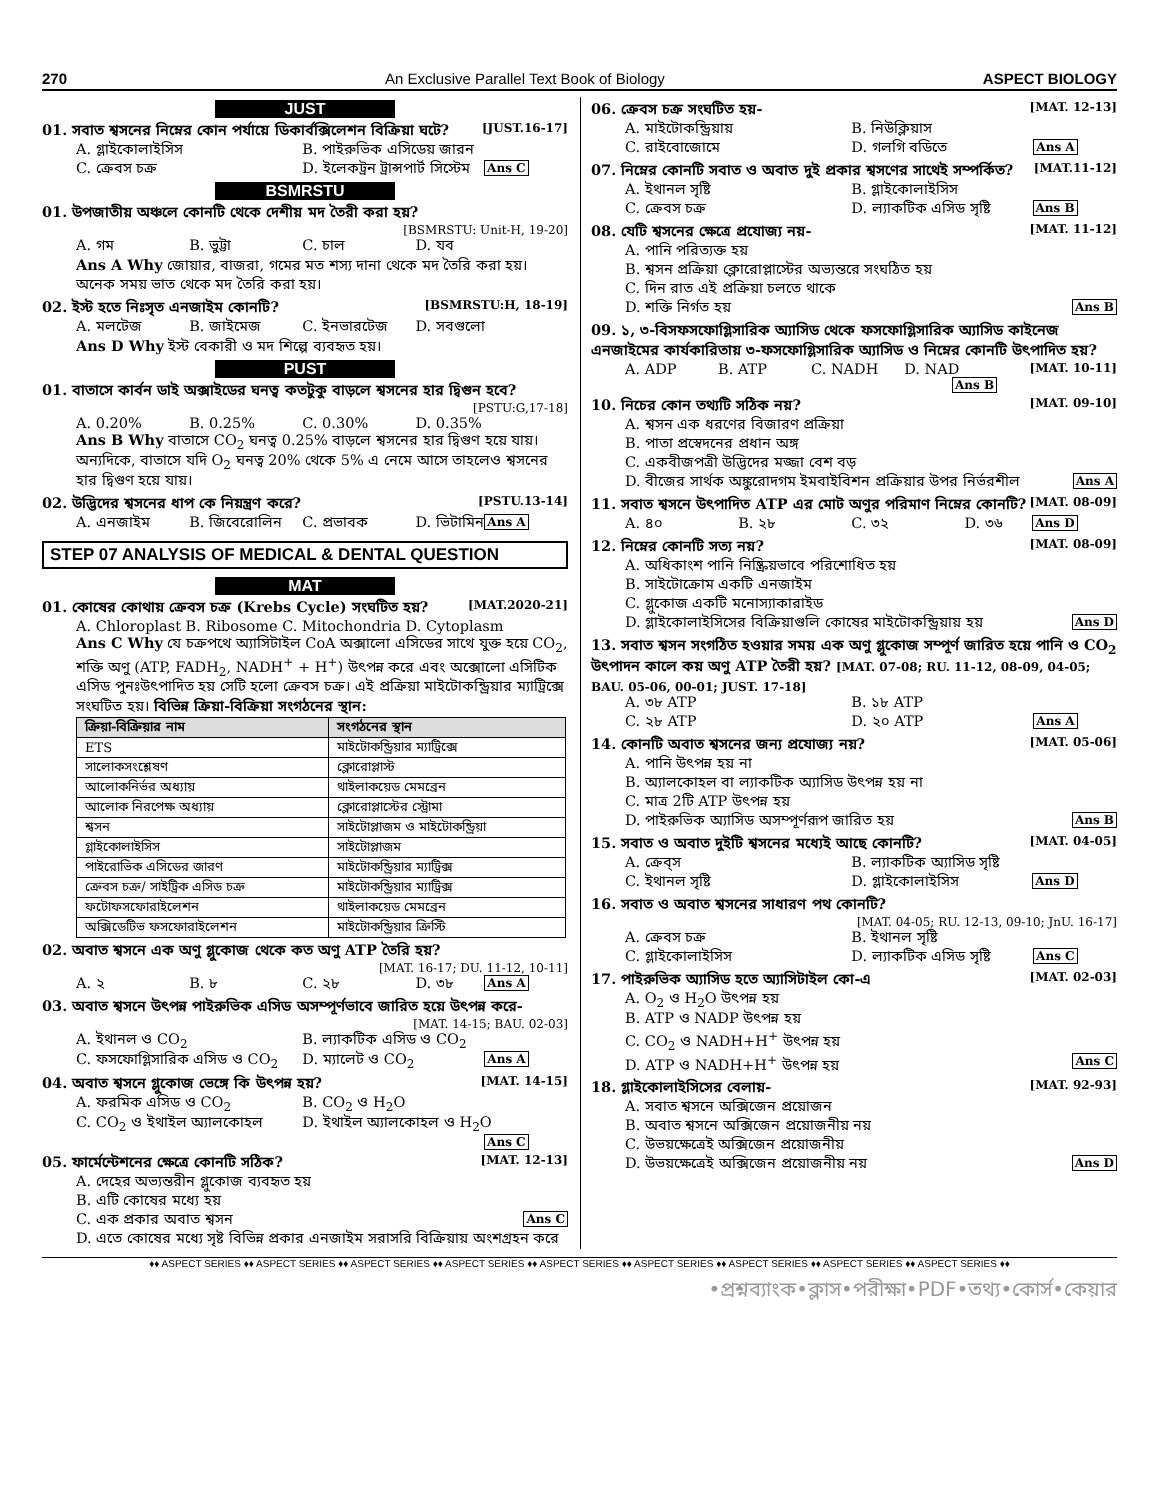270 An Exclusive Parallel Text Book of Biology ASPECT BIOLOGY
JUST
01. সবাত শ্বসনের নিম্নের কোন পর্যায়ে ডিকার্বক্সিলেশন বিক্রিয়া ঘটে? [JUST.16-17]
A. গ্লাইকোলাইসিস B. পাইরুভিক এসিডেয় জারন C. ক্রেবস চক্র D. ইলেকট্রন ট্রান্সপার্ট সিস্টেম Ans C
BSMRSTU
01. উপজাতীয় অঞ্চলে কোনটি থেকে দেশীয় মদ তৈরী করা হয়?
[BSMRSTU: Unit-H, 19-20]
A. গম B. ভুট্টা C. চাল D. যব
Ans A Why জোয়ার, বাজরা, গমের মত শস্য দানা থেকে মদ তৈরি করা হয়। অনেক সময় ভাত থেকে মদ তৈরি করা হয়।
02. ইস্ট হতে নিঃসৃত এনজাইম কোনটি? [BSMRSTU:H, 18-19]
A. মলটেজ B. জাইমেজ C. ইনভারটেজ D. সবগুলো
Ans D Why ইস্ট বেকারী ও মদ শিল্পে ব্যবহৃত হয়।
PUST
01. বাতাসে কার্বন ডাই অক্সাইডের ঘনত্ব কতটুকু বাড়লে শ্বসনের হার দ্বিগুন হবে?
[PSTU:G,17-18]
A. 0.20% B. 0.25% C. 0.30% D. 0.35%
Ans B Why বাতাসে CO<sub>2</sub> ঘনত্ব 0.25% বাড়লে শ্বসনের হার দ্বিগুণ হয়ে যায়। অন্যদিকে, বাতাসে যদি O<sub>2</sub> ঘনত্ব 20% থেকে 5% এ নেমে আসে তাহলেও শ্বসনের হার দ্বিগুণ হয়ে যায়।
02. উদ্ভিদের শ্বসনের ধাপ কে নিয়ন্ত্রণ করে? [PSTU.13-14]
A. এনজাইম B. জিবেরোলিন C. প্রভাবক D. ভিটামিন Ans A
STEP 07 ANALYSIS OF MEDICAL & DENTAL QUESTION
MAT
01. কোষের কোথায় ক্রেবস চক্র (Krebs Cycle) সংঘটিত হয়? [MAT.2020-21]
A. Chloroplast B. Ribosome C. Mitochondria D. Cytoplasm
Ans C Why যে চক্রপথে অ্যাসিটাইল CoA অক্সালো এসিডের সাথে যুক্ত হয়ে CO<sub>2</sub>, শক্তি অণু (ATP, FADH<sub>2</sub>, NADH<sup>+</sup> + H<sup>+</sup>) উৎপন্ন করে এবং অক্সোলো এসিটিক এসিড পুনঃউৎপাদিত হয় সেটি হলো ক্রেবস চক্র। এই প্রক্রিয়া মাইটোকন্ড্রিয়ার ম্যাট্রিক্সে সংঘটিত হয়। বিভিন্ন ক্রিয়া-বিক্রিয়া সংগঠনের স্থান:
| ক্রিয়া-বিক্রিয়ার নাম | সংগঠনের স্থান |
| --- | --- |
| ETS | মাইটোকন্ড্রিয়ার ম্যাট্রিক্সে |
| সালোকসংশ্লেষণ | ক্লোরোপ্লাস্ট |
| আলোকনির্ভর অধ্যায় | থাইলাকয়েড মেমব্রেন |
| আলোক নিরপেক্ষ অধ্যায় | ক্লোরোপ্লাস্টের স্ট্রোমা |
| শ্বসন | সাইটোপ্লাজম ও মাইটোকন্ড্রিয়া |
| গ্লাইকোলাইসিস | সাইটোপ্লাজম |
| পাইরোভিক এসিডের জারণ | মাইটোকন্ড্রিয়ার ম্যাট্রিক্স |
| ক্রেবস চক্র/ সাইট্রিক এসিড চক্র | মাইটোকন্ড্রিয়ার ম্যাট্রিক্স |
| ফটোফসফোরাইলেশন | থাইলাকয়েড মেমব্রেন |
| অক্সিডেটিভ ফসফোরাইলেশন | মাইটোকন্ড্রিয়ার ক্রিস্টি |
02. অবাত শ্বসনে এক অণু গ্লুকোজ থেকে কত অণু ATP তৈরি হয়?
[MAT. 16-17; DU. 11-12, 10-11]
A. ২ B. ৮ C. ২৮ D. ৩৮ Ans A
03. অবাত শ্বসনে উৎপন্ন পাইরুভিক এসিড অসম্পূর্ণভাবে জারিত হয়ে উৎপন্ন করে-
[MAT. 14-15; BAU. 02-03]
A. ইথানল ও CO<sub>2</sub> B. ল্যাকটিক এসিড ও CO<sub>2</sub> C. ফসফোগ্লিসারিক এসিড ও CO<sub>2</sub> D. ম্যালেট ও CO<sub>2</sub> Ans A
04. অবাত শ্বসনে গ্লুকোজ ভেঙ্গে কি উৎপন্ন হয়? [MAT. 14-15]
A. ফরমিক এসিড ও CO<sub>2</sub> B. CO<sub>2</sub> ও H<sub>2</sub>O C. CO<sub>2</sub> ও ইথাইল অ্যালকোহল D. ইথাইল অ্যালকোহল ও H<sub>2</sub>O Ans C
05. ফার্মেন্টেশনের ক্ষেত্রে কোনটি সঠিক? [MAT. 12-13]
A. দেহের অভ্যন্তরীন গ্লুকোজ ব্যবহৃত হয়
B. এটি কোষের মধ্যে হয়
C. এক প্রকার অবাত শ্বসন Ans C
D. এতে কোষের মধ্যে সৃষ্ট বিভিন্ন প্রকার এনজাইম সরাসরি বিক্রিয়ায় অংশগ্রহন করে
06. ক্রেবস চক্র সংঘটিত হয়- [MAT. 12-13]
A. মাইটোকন্ড্রিয়ায় B. নিউক্লিয়াস C. রাইবোজোমে D. গলগি বডিতে Ans A
07. নিম্নের কোনটি সবাত ও অবাত দুই প্রকার শ্বসণের সাথেই সম্পর্কিত? [MAT.11-12]
A. ইথানল সৃষ্টি B. গ্লাইকোলাইসিস C. ক্রেবস চক্র D. ল্যাকটিক এসিড সৃষ্টি Ans B
08. যেটি শ্বসনের ক্ষেত্রে প্রযোজ্য নয়- [MAT. 11-12]
A. পানি পরিত্যক্ত হয়
B. শ্বসন প্রক্রিয়া ক্লোরোপ্লাস্টের অভ্যন্তরে সংঘঠিত হয়
C. দিন রাত এই প্রক্রিয়া চলতে থাকে
D. শক্তি নির্গত হয় Ans B
09. ১, ৩-বিসফসফোগ্লিসারিক অ্যাসিড থেকে ফসফোগ্লিসারিক অ্যাসিড কাইনেজ এনজাইমের কার্যকারিতায় ৩-ফসফোগ্লিসারিক অ্যাসিড ও নিম্নের কোনটি উৎপাদিত হয়? [MAT. 10-11]
A. ADP B. ATP C. NADH D. NAD Ans B
10. নিচের কোন তথ্যটি সঠিক নয়? [MAT. 09-10]
A. শ্বসন এক ধরণের বিজারণ প্রক্রিয়া
B. পাতা প্রস্বেদনের প্রধান অঙ্গ
C. একবীজপত্রী উদ্ভিদের মজ্জা বেশ বড়
D. বীজের সার্থক অঙ্কুরোদগম ইমবাইবিশন প্রক্রিয়ার উপর নির্ভরশীল Ans A
11. সবাত শ্বসনে উৎপাদিত ATP এর মোট অণুর পরিমাণ নিম্নের কোনটি? [MAT. 08-09]
A. ৪০ B. ২৮ C. ৩২ D. ৩৬ Ans D
12. নিম্নের কোনটি সত্য নয়? [MAT. 08-09]
A. অধিকাংশ পানি নিষ্ক্রিয়ভাবে পরিশোধিত হয়
B. সাইটোক্রোম একটি এনজাইম
C. গ্লুকোজ একটি মনোস্যাকারাইড
D. গ্লাইকোলাইসিসের বিক্রিয়াগুলি কোষের মাইটোকন্ড্রিয়ায় হয় Ans D
13. সবাত শ্বসন সংগঠিত হওয়ার সময় এক অণু গ্লুকোজ সম্পূর্ণ জারিত হয়ে পানি ও CO<sub>2</sub> উৎপাদন কালে কয় অণু ATP তৈরী হয়? [MAT. 07-08; RU. 11-12, 08-09, 04-05; BAU. 05-06, 00-01; JUST. 17-18]
A. ৩৮ ATP B. ১৮ ATP C. ২৮ ATP D. ২০ ATP Ans A
14. কোনটি অবাত শ্বসনের জন্য প্রযোজ্য নয়? [MAT. 05-06]
A. পানি উৎপন্ন হয় না
B. অ্যালকোহল বা ল্যাকটিক অ্যাসিড উৎপন্ন হয় না
C. মাত্র 2টি ATP উৎপন্ন হয়
D. পাইরুভিক অ্যাসিড অসম্পূর্ণরূপ জারিত হয় Ans B
15. সবাত ও অবাত দুইটি শ্বসনের মধ্যেই আছে কোনটি? [MAT. 04-05]
A. ক্রেব্‌স B. ল্যাকটিক অ্যাসিড সৃষ্টি C. ইথানল সৃষ্টি D. গ্লাইকোলাইসিস Ans D
16. সবাত ও অবাত শ্বসনের সাধারণ পথ কোনটি?
[MAT. 04-05; RU. 12-13, 09-10; JnU. 16-17]
A. ক্রেবস চক্র B. ইথানল সৃষ্টি C. গ্লাইকোলাইসিস D. ল্যাকটিক এসিড সৃষ্টি Ans C
17. পাইরুভিক অ্যাসিড হতে অ্যাসিটাইল কো-এ [MAT. 02-03]
A. O<sub>2</sub> ও H<sub>2</sub>O উৎপন্ন হয়
B. ATP ও NADP উৎপন্ন হয়
C. CO<sub>2</sub> ও NADH+H<sup>+</sup> উৎপন্ন হয়
D. ATP ও NADH+H<sup>+</sup> উৎপন্ন হয় Ans C
18. গ্লাইকোলাইসিসের বেলায়- [MAT. 92-93]
A. সবাত শ্বসনে অক্সিজেন প্রয়োজন
B. অবাত শ্বসনে অক্সিজেন প্রয়োজনীয় নয়
C. উভয়ক্ষেত্রেই অক্সিজেন প্রয়োজনীয়
D. উভয়ক্ষেত্রেই অক্সিজেন প্রয়োজনীয় নয় Ans D
♦♦ ASPECT SERIES ♦♦ ASPECT SERIES ♦♦ ASPECT SERIES ♦♦ ASPECT SERIES ♦♦ ASPECT SERIES ♦♦ ASPECT SERIES ♦♦ ASPECT SERIES ♦♦ ASPECT SERIES ♦♦ ASPECT SERIES ♦♦
•প্রশ্নব্যাংক•ক্লাস•পরীক্ষা•PDF•তথ্য•কোর্স•কেয়ার